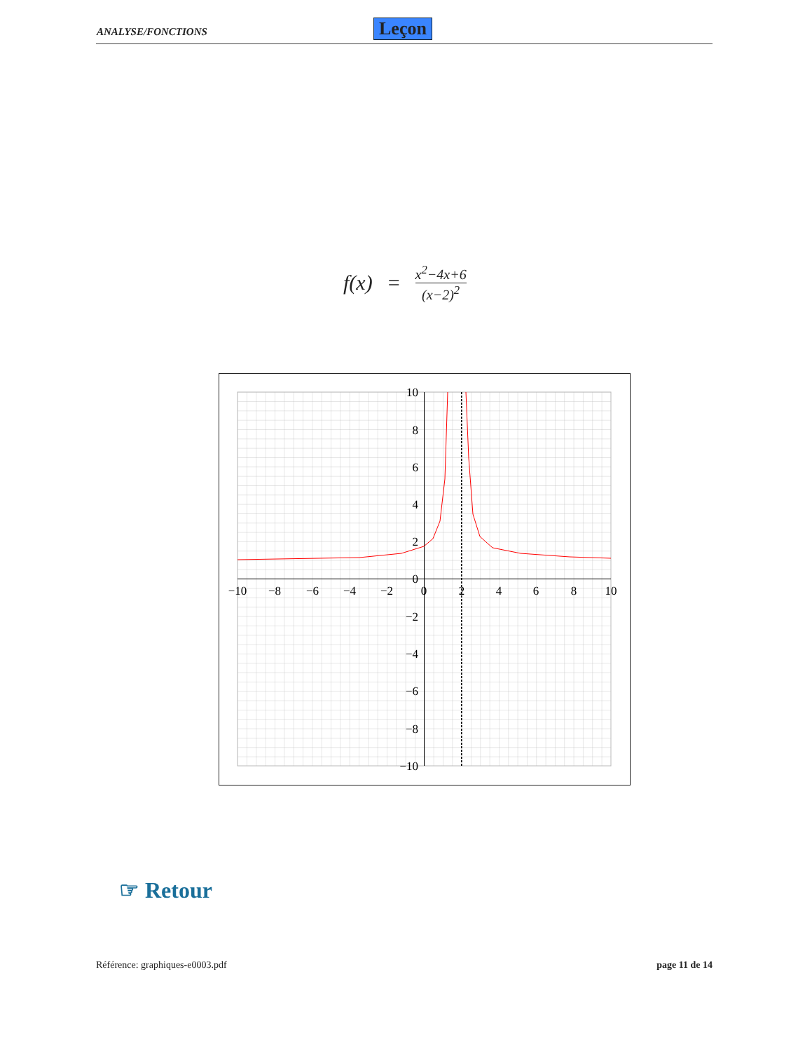ANALYSE/FONCTIONS Leçon
f(x) = x<sup>2</sup>−4x+6 (x−2)<sup>2</sup>
−10
−8
−6
−4
−2
0
2
4
6
8
10
10
8
6
4
2
0
−2
−4
−6
−8
−10
☞ Retour
Référence: graphiques-e0003.pdf page 11 de 14